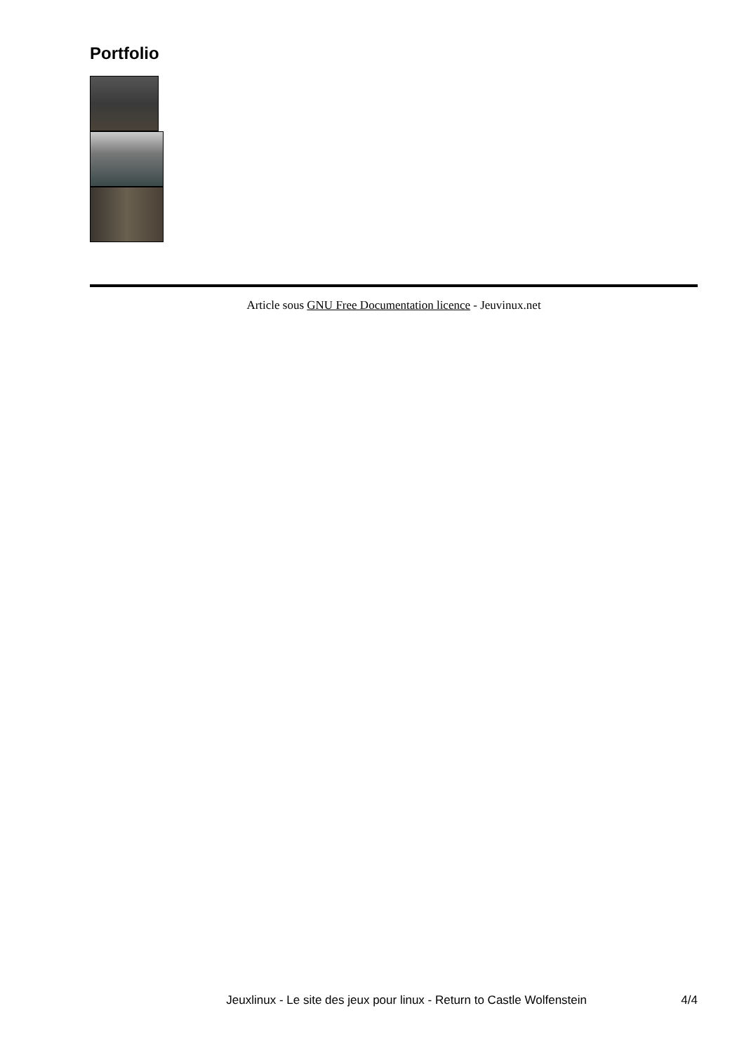Portfolio
Article sous GNU Free Documentation licence - Jeuvinux.net
Jeuxlinux - Le site des jeux pour linux - Return to Castle Wolfenstein 4/4